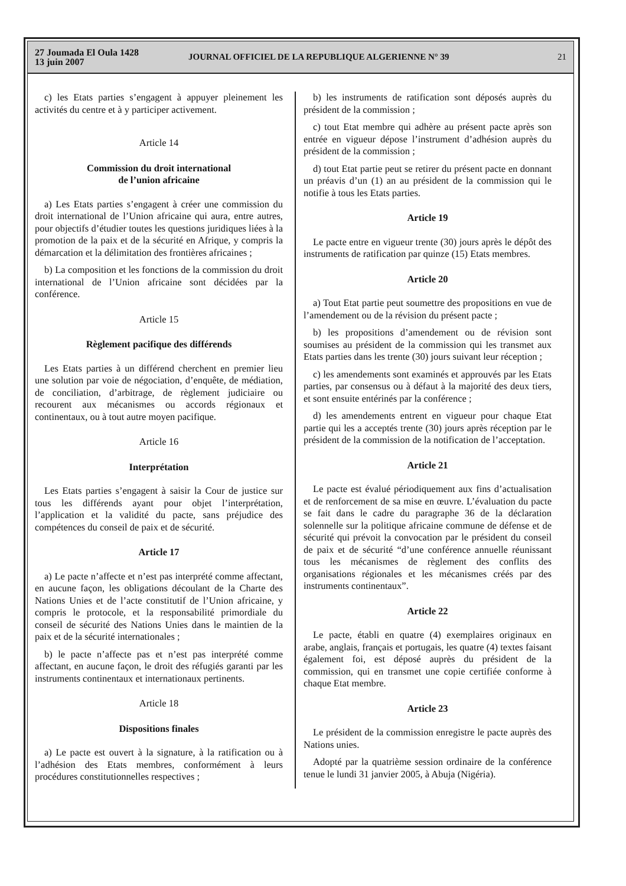27 Joumada El Oula 1428
13 juin 2007
JOURNAL OFFICIEL DE LA REPUBLIQUE ALGERIENNE N° 39
21
c) les Etats parties s’engagent à appuyer pleinement les activités du centre et à y participer activement.
Article 14
Commission du droit international
de l’union africaine
a) Les Etats parties s’engagent à créer une commission du droit international de l’Union africaine qui aura, entre autres, pour objectifs d’étudier toutes les questions juridiques liées à la promotion de la paix et de la sécurité en Afrique, y compris la démarcation et la délimitation des frontières africaines ;
b) La composition et les fonctions de la commission du droit international de l’Union africaine sont décidées par la conférence.
Article 15
Règlement pacifique des différends
Les Etats parties à un différend cherchent en premier lieu une solution par voie de négociation, d’enquête, de médiation, de conciliation, d’arbitrage, de règlement judiciaire ou recourent aux mécanismes ou accords régionaux et continentaux, ou à tout autre moyen pacifique.
Article 16
Interprétation
Les Etats parties s’engagent à saisir la Cour de justice sur tous les différends ayant pour objet l’interprétation, l’application et la validité du pacte, sans préjudice des compétences du conseil de paix et de sécurité.
Article 17
a) Le pacte n’affecte et n’est pas interprété comme affectant, en aucune façon, les obligations découlant de la Charte des Nations Unies et de l’acte constitutif de l’Union africaine, y compris le protocole, et la responsabilité primordiale du conseil de sécurité des Nations Unies dans le maintien de la paix et de la sécurité internationales ;
b) le pacte n’affecte pas et n’est pas interprété comme affectant, en aucune façon, le droit des réfugiés garanti par les instruments continentaux et internationaux pertinents.
Article 18
Dispositions finales
a) Le pacte est ouvert à la signature, à la ratification ou à l’adhésion des Etats membres, conformément à leurs procédures constitutionnelles respectives ;
b) les instruments de ratification sont déposés auprès du président de la commission ;
c) tout Etat membre qui adhère au présent pacte après son entrée en vigueur dépose l’instrument d’adhésion auprès du président de la commission ;
d) tout Etat partie peut se retirer du présent pacte en donnant un préavis d’un (1) an au président de la commission qui le notifie à tous les Etats parties.
Article 19
Le pacte entre en vigueur trente (30) jours après le dépôt des instruments de ratification par quinze (15) Etats membres.
Article 20
a) Tout Etat partie peut soumettre des propositions en vue de l’amendement ou de la révision du présent pacte ;
b) les propositions d’amendement ou de révision sont soumises au président de la commission qui les transmet aux Etats parties dans les trente (30) jours suivant leur réception ;
c) les amendements sont examinés et approuvés par les Etats parties, par consensus ou à défaut à la majorité des deux tiers, et sont ensuite entérinés par la conférence ;
d) les amendements entrent en vigueur pour chaque Etat partie qui les a acceptés trente (30) jours après réception par le président de la commission de la notification de l’acceptation.
Article 21
Le pacte est évalué périodiquement aux fins d’actualisation et de renforcement de sa mise en œuvre. L’évaluation du pacte se fait dans le cadre du paragraphe 36 de la déclaration solennelle sur la politique africaine commune de défense et de sécurité qui prévoit la convocation par le président du conseil de paix et de sécurité “d’une conférence annuelle réunissant tous les mécanismes de règlement des conflits des organisations régionales et les mécanismes créés par des instruments continentaux”.
Article 22
Le pacte, établi en quatre (4) exemplaires originaux en arabe, anglais, français et portugais, les quatre (4) textes faisant également foi, est déposé auprès du président de la commission, qui en transmet une copie certifiée conforme à chaque Etat membre.
Article 23
Le président de la commission enregistre le pacte auprès des Nations unies.
Adopté par la quatrième session ordinaire de la conférence tenue le lundi 31 janvier 2005, à Abuja (Nigéria).